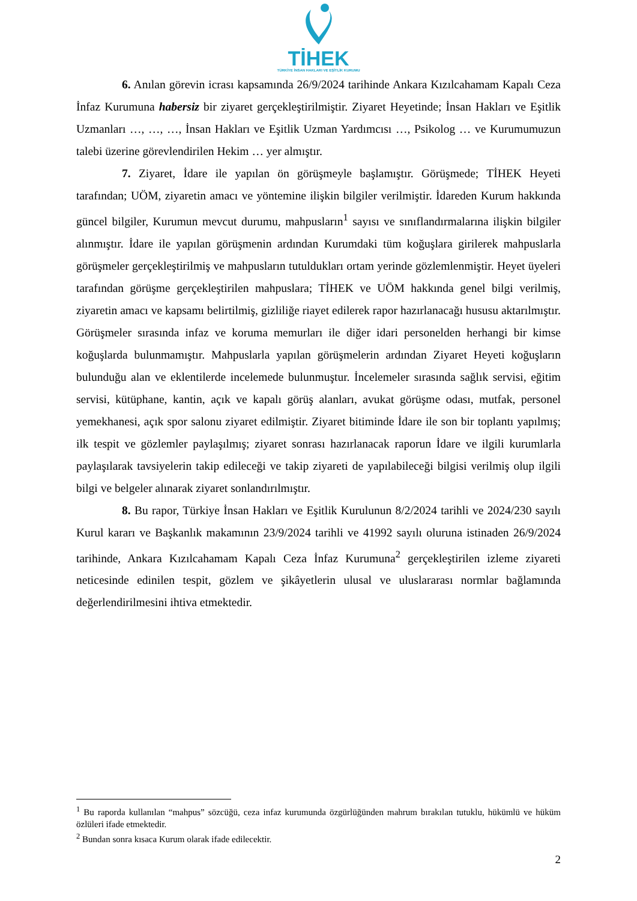TİHEK
TÜRKİYE İNSAN HAKLARI VE EŞİTLİK KURUMU
6. Anılan görevin icrası kapsamında 26/9/2024 tarihinde Ankara Kızılcahamam Kapalı Ceza İnfaz Kurumuna habersiz bir ziyaret gerçekleştirilmiştir. Ziyaret Heyetinde; İnsan Hakları ve Eşitlik Uzmanları …, …, …, İnsan Hakları ve Eşitlik Uzman Yardımcısı …, Psikolog … ve Kurumumuzun talebi üzerine görevlendirilen Hekim … yer almıştır.
7. Ziyaret, İdare ile yapılan ön görüşmeyle başlamıştır. Görüşmede; TİHEK Heyeti tarafından; UÖM, ziyaretin amacı ve yöntemine ilişkin bilgiler verilmiştir. İdareden Kurum hakkında güncel bilgiler, Kurumun mevcut durumu, mahpusların<sup>1</sup> sayısı ve sınıflandırmalarına ilişkin bilgiler alınmıştır. İdare ile yapılan görüşmenin ardından Kurumdaki tüm koğuşlara girilerek mahpuslarla görüşmeler gerçekleştirilmiş ve mahpusların tutuldukları ortam yerinde gözlemlenmiştir. Heyet üyeleri tarafından görüşme gerçekleştirilen mahpuslara; TİHEK ve UÖM hakkında genel bilgi verilmiş, ziyaretin amacı ve kapsamı belirtilmiş, gizliliğe riayet edilerek rapor hazırlanacağı hususu aktarılmıştır. Görüşmeler sırasında infaz ve koruma memurları ile diğer idari personelden herhangi bir kimse koğuşlarda bulunmamıştır. Mahpuslarla yapılan görüşmelerin ardından Ziyaret Heyeti koğuşların bulunduğu alan ve eklentilerde incelemede bulunmuştur. İncelemeler sırasında sağlık servisi, eğitim servisi, kütüphane, kantin, açık ve kapalı görüş alanları, avukat görüşme odası, mutfak, personel yemekhanesi, açık spor salonu ziyaret edilmiştir. Ziyaret bitiminde İdare ile son bir toplantı yapılmış; ilk tespit ve gözlemler paylaşılmış; ziyaret sonrası hazırlanacak raporun İdare ve ilgili kurumlarla paylaşılarak tavsiyelerin takip edileceği ve takip ziyareti de yapılabileceği bilgisi verilmiş olup ilgili bilgi ve belgeler alınarak ziyaret sonlandırılmıştır.
8. Bu rapor, Türkiye İnsan Hakları ve Eşitlik Kurulunun 8/2/2024 tarihli ve 2024/230 sayılı Kurul kararı ve Başkanlık makamının 23/9/2024 tarihli ve 41992 sayılı oluruna istinaden 26/9/2024 tarihinde, Ankara Kızılcahamam Kapalı Ceza İnfaz Kurumuna<sup>2</sup> gerçekleştirilen izleme ziyareti neticesinde edinilen tespit, gözlem ve şikâyetlerin ulusal ve uluslararası normlar bağlamında değerlendirilmesini ihtiva etmektedir.
<sup>1</sup> Bu raporda kullanılan “mahpus” sözcüğü, ceza infaz kurumunda özgürlüğünden mahrum bırakılan tutuklu, hükümlü ve hüküm özlüleri ifade etmektedir.
<sup>2</sup> Bundan sonra kısaca Kurum olarak ifade edilecektir.
2